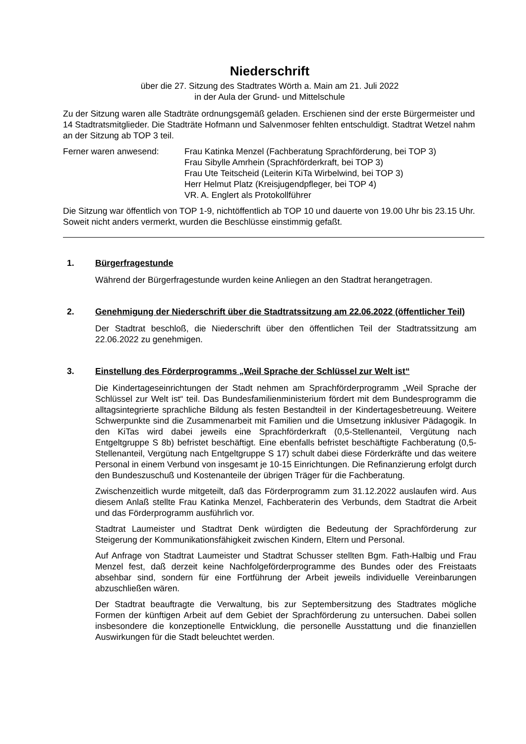Niederschrift
über die 27. Sitzung des Stadtrates Wörth a. Main am 21. Juli 2022
in der Aula der Grund- und Mittelschule
Zu der Sitzung waren alle Stadträte ordnungsgemäß geladen. Erschienen sind der erste Bürgermeister und 14 Stadtratsmitglieder. Die Stadträte Hofmann und Salvenmoser fehlten entschuldigt. Stadtrat Wetzel nahm an der Sitzung ab TOP 3 teil.
Ferner waren anwesend: Frau Katinka Menzel (Fachberatung Sprachförderung, bei TOP 3)
Frau Sibylle Amrhein (Sprachförderkraft, bei TOP 3)
Frau Ute Teitscheid (Leiterin KiTa Wirbelwind, bei TOP 3)
Herr Helmut Platz (Kreisjugendpfleger, bei TOP 4)
VR. A. Englert als Protokollführer
Die Sitzung war öffentlich von TOP 1-9, nichtöffentlich ab TOP 10 und dauerte von 19.00 Uhr bis 23.15 Uhr. Soweit nicht anders vermerkt, wurden die Beschlüsse einstimmig gefaßt.
1. Bürgerfragestunde
Während der Bürgerfragestunde wurden keine Anliegen an den Stadtrat herangetragen.
2. Genehmigung der Niederschrift über die Stadtratssitzung am 22.06.2022 (öffentlicher Teil)
Der Stadtrat beschloß, die Niederschrift über den öffentlichen Teil der Stadtratssitzung am 22.06.2022 zu genehmigen.
3. Einstellung des Förderprogramms „Weil Sprache der Schlüssel zur Welt ist“
Die Kindertageseinrichtungen der Stadt nehmen am Sprachförderprogramm „Weil Sprache der Schlüssel zur Welt ist“ teil. Das Bundesfamilienministerium fördert mit dem Bundesprogramm die alltagsintegrierte sprachliche Bildung als festen Bestandteil in der Kindertagesbetreuung. Weitere Schwerpunkte sind die Zusammenarbeit mit Familien und die Umsetzung inklusiver Pädagogik. In den KiTas wird dabei jeweils eine Sprachförderkraft (0,5-Stellenanteil, Vergütung nach Entgeltgruppe S 8b) befristet beschäftigt. Eine ebenfalls befristet beschäftigte Fachberatung (0,5-Stellenanteil, Vergütung nach Entgeltgruppe S 17) schult dabei diese Förderkräfte und das weitere Personal in einem Verbund von insgesamt je 10-15 Einrichtungen. Die Refinanzierung erfolgt durch den Bundeszuschuß und Kostenanteile der übrigen Träger für die Fachberatung.
Zwischenzeitlich wurde mitgeteilt, daß das Förderprogramm zum 31.12.2022 auslaufen wird. Aus diesem Anlaß stellte Frau Katinka Menzel, Fachberaterin des Verbunds, dem Stadtrat die Arbeit und das Förderprogramm ausführlich vor.
Stadtrat Laumeister und Stadtrat Denk würdigten die Bedeutung der Sprachförderung zur Steigerung der Kommunikationsfähigkeit zwischen Kindern, Eltern und Personal.
Auf Anfrage von Stadtrat Laumeister und Stadtrat Schusser stellten Bgm. Fath-Halbig und Frau Menzel fest, daß derzeit keine Nachfolgeförderprogramme des Bundes oder des Freistaats absehbar sind, sondern für eine Fortführung der Arbeit jeweils individuelle Vereinbarungen abzuschließen wären.
Der Stadtrat beauftragte die Verwaltung, bis zur Septembersitzung des Stadtrates mögliche Formen der künftigen Arbeit auf dem Gebiet der Sprachförderung zu untersuchen. Dabei sollen insbesondere die konzeptionelle Entwicklung, die personelle Ausstattung und die finanziellen Auswirkungen für die Stadt beleuchtet werden.